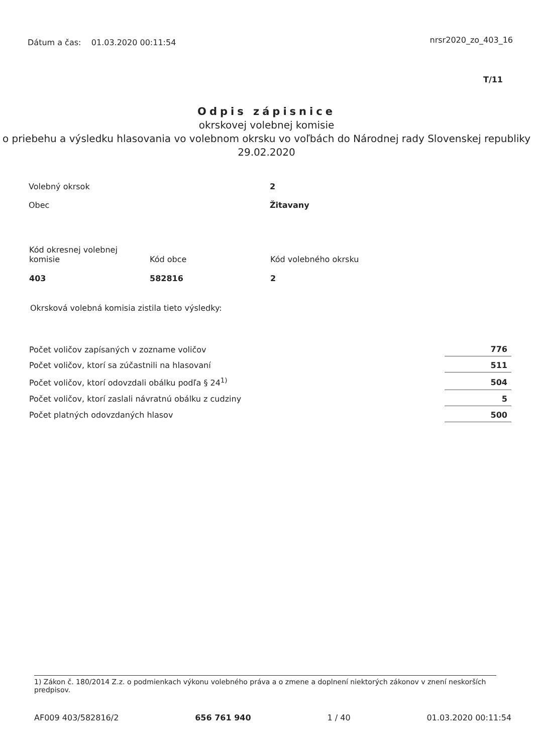Dátum a čas: 01.03.2020 00:11:54
nrsr2020_zo_403_16
T/11
Odpis zápisnice
okrskovej volebnej komisie
o priebehu a výsledku hlasovania vo volebnom okrsku vo voľbách do Národnej rady Slovenskej republiky
29.02.2020
Volebný okrsok 2
Obec Žitavany
Kód okresnej volebnej komisie
403
Kód obce
582816
Kód volebného okrsku
2
Okrsková volebná komisia zistila tieto výsledky:
| Počet voličov zapísaných v zozname voličov | 776 |
| Počet voličov, ktorí sa zúčastnili na hlasovaní | 511 |
| Počet voličov, ktorí odovzdali obálku podľa § 24<sup>1)</sup> | 504 |
| Počet voličov, ktorí zaslali návratnú obálku z cudziny | 5 |
| Počet platných odovzdaných hlasov | 500 |
1) Zákon č. 180/2014 Z.z. o podmienkach výkonu volebného práva a o zmene a doplnení niektorých zákonov v znení neskorších predpisov.
AF009 403/582816/2 656 761 940 1 / 40 01.03.2020 00:11:54